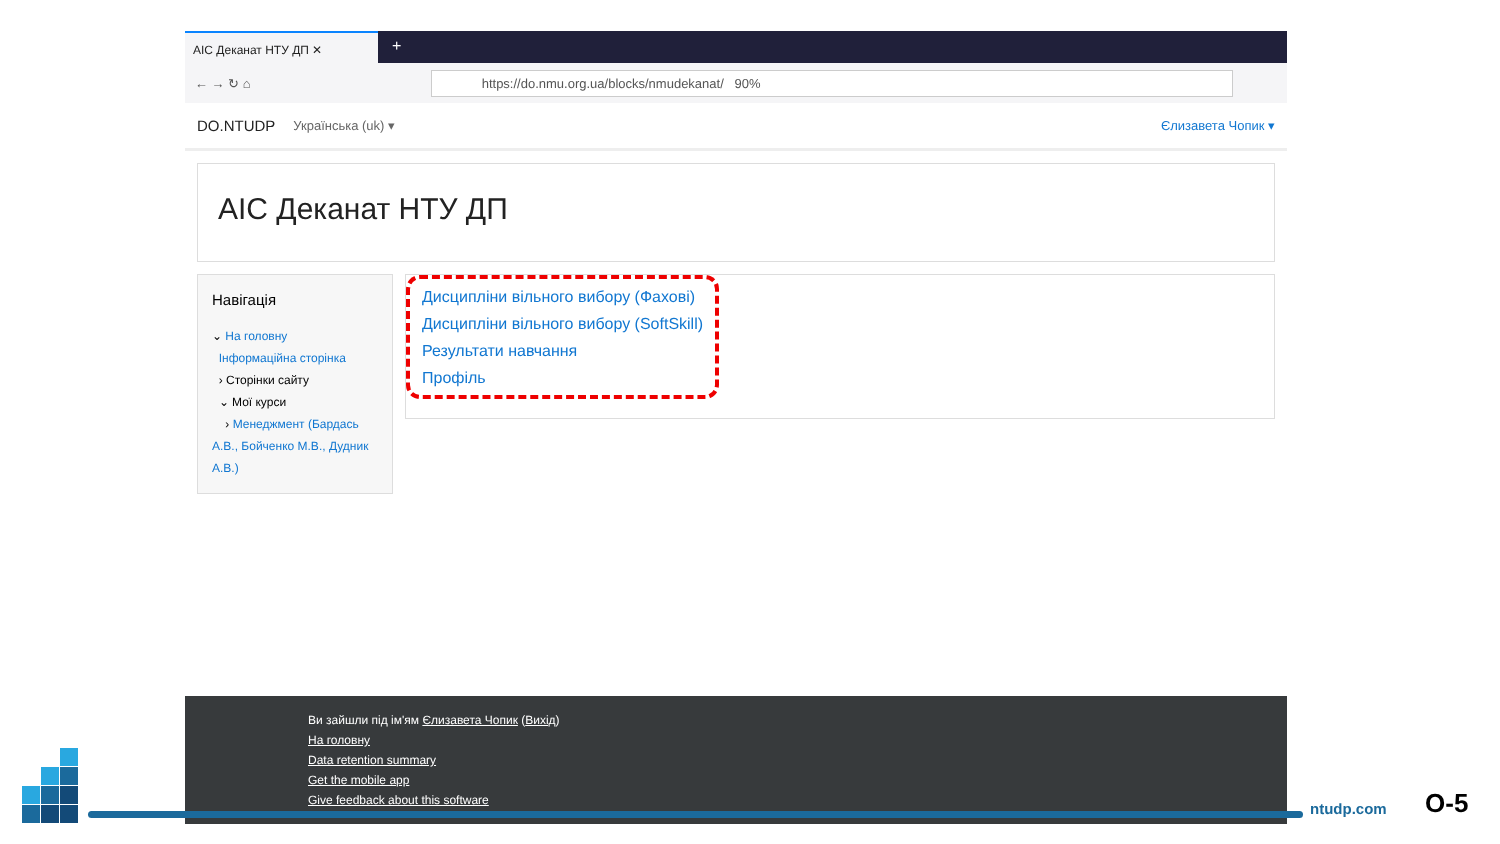АІС Деканат НТУ ДП ✕
+
← → ↻ ⌂ https://do.nmu.org.ua/blocks/nmudekanat/ 90%
DO.NTUDP Українська (uk) ▾ Єлизавета Чопик ▾
АІС Деканат НТУ ДП
Навігація
⌄ На головну
Інформаційна сторінка
› Сторінки сайту
⌄ Мої курси
› Менеджмент (Бардась А.В., Бойченко М.В., Дудник А.В.)
Дисципліни вільного вибору (Фахові)
Дисципліни вільного вибору (SoftSkill)
Результати навчання
Профіль
Ви зайшли під ім'ям Єлизавета Чопик (Вихід)
На головну
Data retention summary
Get the mobile app
Give feedback about this software
ntudp.com О-5